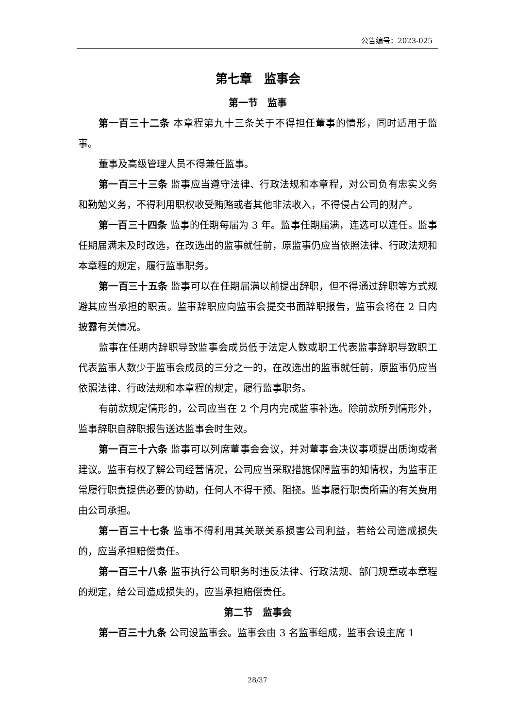公告编号：2023-025
第七章　监事会
第一节　监事
第一百三十二条 本章程第九十三条关于不得担任董事的情形，同时适用于监事。
董事及高级管理人员不得兼任监事。
第一百三十三条 监事应当遵守法律、行政法规和本章程，对公司负有忠实义务和勤勉义务，不得利用职权收受贿赂或者其他非法收入，不得侵占公司的财产。
第一百三十四条 监事的任期每届为 3 年。监事任期届满，连选可以连任。监事任期届满未及时改选，在改选出的监事就任前，原监事仍应当依照法律、行政法规和本章程的规定，履行监事职务。
第一百三十五条 监事可以在任期届满以前提出辞职，但不得通过辞职等方式规避其应当承担的职责。监事辞职应向监事会提交书面辞职报告，监事会将在 2 日内披露有关情况。
监事在任期内辞职导致监事会成员低于法定人数或职工代表监事辞职导致职工代表监事人数少于监事会成员的三分之一的，在改选出的监事就任前，原监事仍应当依照法律、行政法规和本章程的规定，履行监事职务。
有前款规定情形的，公司应当在 2 个月内完成监事补选。除前款所列情形外，监事辞职自辞职报告送达监事会时生效。
第一百三十六条 监事可以列席董事会会议，并对董事会决议事项提出质询或者建议。监事有权了解公司经营情况，公司应当采取措施保障监事的知情权，为监事正常履行职责提供必要的协助，任何人不得干预、阻挠。监事履行职责所需的有关费用由公司承担。
第一百三十七条 监事不得利用其关联关系损害公司利益，若给公司造成损失的，应当承担赔偿责任。
第一百三十八条 监事执行公司职务时违反法律、行政法规、部门规章或本章程的规定，给公司造成损失的，应当承担赔偿责任。
第二节　监事会
第一百三十九条 公司设监事会。监事会由 3 名监事组成，监事会设主席 1
28/37